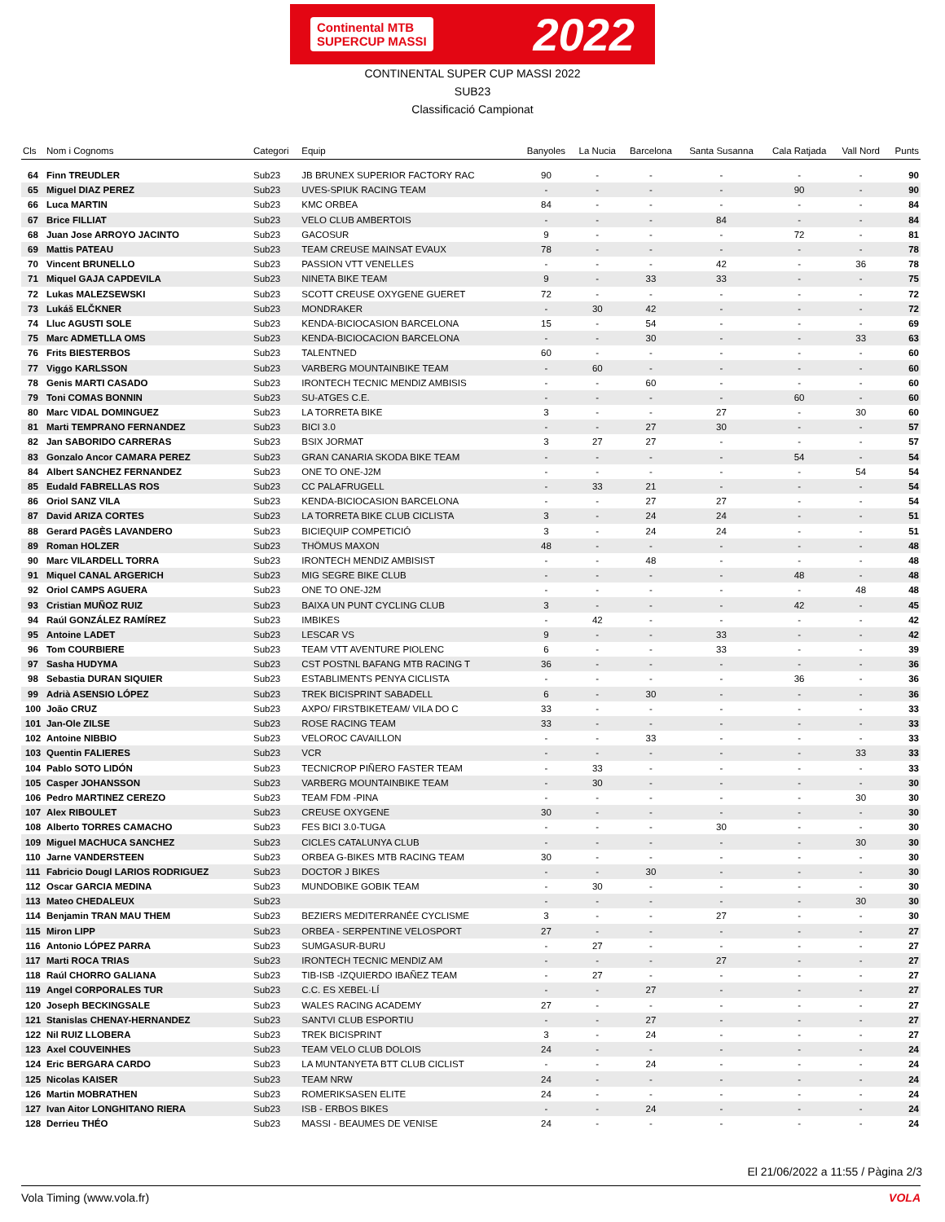Continental MTB
SUPERCUP MASSI 2022
CONTINENTAL SUPER CUP MASSI 2022
SUB23
Classificació Campionat
| Cls | Nom i Cognoms | Categori | Equip | Banyoles | La Nucia | Barcelona | Santa Susanna | Cala Ratjada | Vall Nord | Punts |
| --- | --- | --- | --- | --- | --- | --- | --- | --- | --- | --- |
| 64 | Finn TREUDLER | Sub23 | JB BRUNEX SUPERIOR FACTORY RAC | 90 | - | - | - | - | - | 90 |
| 65 | Miguel DIAZ PEREZ | Sub23 | UVES-SPIUK RACING TEAM | - | - | - | - | 90 | - | 90 |
| 66 | Luca MARTIN | Sub23 | KMC ORBEA | 84 | - | - | - | - | - | 84 |
| 67 | Brice FILLIAT | Sub23 | VELO CLUB AMBERTOIS | - | - | - | 84 | - | - | 84 |
| 68 | Juan Jose ARROYO JACINTO | Sub23 | GACOSUR | 9 | - | - | - | 72 | - | 81 |
| 69 | Mattis PATEAU | Sub23 | TEAM CREUSE MAINSAT EVAUX | 78 | - | - | - | - | - | 78 |
| 70 | Vincent BRUNELLO | Sub23 | PASSION VTT VENELLES | - | - | - | 42 | - | 36 | 78 |
| 71 | Miquel GAJA CAPDEVILA | Sub23 | NINETA BIKE TEAM | 9 | - | 33 | 33 | - | - | 75 |
| 72 | Lukas MALEZSEWSKI | Sub23 | SCOTT CREUSE OXYGENE GUERET | 72 | - | - | - | - | - | 72 |
| 73 | Lukáš ELČKNER | Sub23 | MONDRAKER | - | 30 | 42 | - | - | - | 72 |
| 74 | Lluc AGUSTI SOLE | Sub23 | KENDA-BICIOCASION BARCELONA | 15 | - | 54 | - | - | - | 69 |
| 75 | Marc ADMETLLA OMS | Sub23 | KENDA-BICIOCACION BARCELONA | - | - | 30 | - | - | 33 | 63 |
| 76 | Frits BIESTERBOS | Sub23 | TALENTNED | 60 | - | - | - | - | - | 60 |
| 77 | Viggo KARLSSON | Sub23 | VARBERG MOUNTAINBIKE TEAM | - | 60 | - | - | - | - | 60 |
| 78 | Genis MARTI CASADO | Sub23 | IRONTECH TECNIC MENDIZ AMBISIS | - | - | 60 | - | - | - | 60 |
| 79 | Toni COMAS BONNIN | Sub23 | SU-ATGES C.E. | - | - | - | - | 60 | - | 60 |
| 80 | Marc VIDAL DOMINGUEZ | Sub23 | LA TORRETA BIKE | 3 | - | - | 27 | - | 30 | 60 |
| 81 | Marti TEMPRANO FERNANDEZ | Sub23 | BICI 3.0 | - | - | 27 | 30 | - | - | 57 |
| 82 | Jan SABORIDO CARRERAS | Sub23 | BSIX JORMAT | 3 | 27 | 27 | - | - | - | 57 |
| 83 | Gonzalo Ancor CAMARA PEREZ | Sub23 | GRAN CANARIA SKODA BIKE TEAM | - | - | - | - | 54 | - | 54 |
| 84 | Albert SANCHEZ FERNANDEZ | Sub23 | ONE TO ONE-J2M | - | - | - | - | - | 54 | 54 |
| 85 | Eudald FABRELLAS ROS | Sub23 | CC PALAFRUGELL | - | 33 | 21 | - | - | - | 54 |
| 86 | Oriol SANZ VILA | Sub23 | KENDA-BICIOCASION BARCELONA | - | - | 27 | 27 | - | - | 54 |
| 87 | David ARIZA CORTES | Sub23 | LA TORRETA BIKE CLUB CICLISTA | 3 | - | 24 | 24 | - | - | 51 |
| 88 | Gerard PAGÈS LAVANDERO | Sub23 | BICIEQUIP COMPETICIÓ | 3 | - | 24 | 24 | - | - | 51 |
| 89 | Roman HOLZER | Sub23 | THÖMUS MAXON | 48 | - | - | - | - | - | 48 |
| 90 | Marc VILARDELL TORRA | Sub23 | IRONTECH MENDIZ AMBISIST | - | - | 48 | - | - | - | 48 |
| 91 | Miquel CANAL ARGERICH | Sub23 | MIG SEGRE BIKE CLUB | - | - | - | - | 48 | - | 48 |
| 92 | Oriol CAMPS AGUERA | Sub23 | ONE TO ONE-J2M | - | - | - | - | - | 48 | 48 |
| 93 | Cristian MUÑOZ RUIZ | Sub23 | BAIXA UN PUNT CYCLING CLUB | 3 | - | - | - | 42 | - | 45 |
| 94 | Raúl GONZÁLEZ RAMÍREZ | Sub23 | IMBIKES | - | 42 | - | - | - | - | 42 |
| 95 | Antoine LADET | Sub23 | LESCAR VS | 9 | - | - | 33 | - | - | 42 |
| 96 | Tom COURBIERE | Sub23 | TEAM VTT AVENTURE PIOLENC | 6 | - | - | 33 | - | - | 39 |
| 97 | Sasha HUDYMA | Sub23 | CST POSTNL BAFANG MTB RACING T | 36 | - | - | - | - | - | 36 |
| 98 | Sebastia DURAN SIQUIER | Sub23 | ESTABLIMENTS PENYA CICLISTA | - | - | - | - | 36 | - | 36 |
| 99 | Adrià ASENSIO LÓPEZ | Sub23 | TREK BICISPRINT SABADELL | 6 | - | 30 | - | - | - | 36 |
| 100 | João CRUZ | Sub23 | AXPO/ FIRSTBIKETEAM/ VILA DO C | 33 | - | - | - | - | - | 33 |
| 101 | Jan-Ole ZILSE | Sub23 | ROSE RACING TEAM | 33 | - | - | - | - | - | 33 |
| 102 | Antoine NIBBIO | Sub23 | VELOROC CAVAILLON | - | - | 33 | - | - | - | 33 |
| 103 | Quentin FALIERES | Sub23 | VCR | - | - | - | - | - | 33 | 33 |
| 104 | Pablo SOTO LIDÓN | Sub23 | TECNICROP PIÑERO FASTER TEAM | - | 33 | - | - | - | - | 33 |
| 105 | Casper JOHANSSON | Sub23 | VARBERG MOUNTAINBIKE TEAM | - | 30 | - | - | - | - | 30 |
| 106 | Pedro MARTINEZ CEREZO | Sub23 | TEAM FDM -PINA | - | - | - | - | - | 30 | 30 |
| 107 | Alex RIBOULET | Sub23 | CREUSE OXYGENE | 30 | - | - | - | - | - | 30 |
| 108 | Alberto TORRES CAMACHO | Sub23 | FES BICI 3.0-TUGA | - | - | - | 30 | - | - | 30 |
| 109 | Miguel MACHUCA SANCHEZ | Sub23 | CICLES CATALUNYA CLUB | - | - | - | - | - | 30 | 30 |
| 110 | Jarne VANDERSTEEN | Sub23 | ORBEA G-BIKES MTB RACING TEAM | 30 | - | - | - | - | - | 30 |
| 111 | Fabricio Dougl LARIOS RODRIGUEZ | Sub23 | DOCTOR J BIKES | - | - | 30 | - | - | - | 30 |
| 112 | Oscar GARCIA MEDINA | Sub23 | MUNDOBIKE GOBIK TEAM | - | 30 | - | - | - | - | 30 |
| 113 | Mateo CHEDALEUX | Sub23 | | - | - | - | - | - | 30 | 30 |
| 114 | Benjamin TRAN MAU THEM | Sub23 | BEZIERS MEDITERRANÉE CYCLISME | 3 | - | - | 27 | - | - | 30 |
| 115 | Miron LIPP | Sub23 | ORBEA - SERPENTINE VELOSPORT | 27 | - | - | - | - | - | 27 |
| 116 | Antonio LÓPEZ PARRA | Sub23 | SUMGASUR-BURU | - | 27 | - | - | - | - | 27 |
| 117 | Marti ROCA TRIAS | Sub23 | IRONTECH TECNIC MENDIZ AM | - | - | - | 27 | - | - | 27 |
| 118 | Raúl CHORRO GALIANA | Sub23 | TIB-ISB -IZQUIERDO IBAÑEZ TEAM | - | 27 | - | - | - | - | 27 |
| 119 | Angel CORPORALES TUR | Sub23 | C.C. ES XEBEL·LÍ | - | - | 27 | - | - | - | 27 |
| 120 | Joseph BECKINGSALE | Sub23 | WALES RACING ACADEMY | 27 | - | - | - | - | - | 27 |
| 121 | Stanislas CHENAY-HERNANDEZ | Sub23 | SANTVI CLUB ESPORTIU | - | - | 27 | - | - | - | 27 |
| 122 | Nil RUIZ LLOBERA | Sub23 | TREK BICISPRINT | 3 | - | 24 | - | - | - | 27 |
| 123 | Axel COUVEINHES | Sub23 | TEAM VELO CLUB DOLOIS | 24 | - | - | - | - | - | 24 |
| 124 | Eric BERGARA CARDO | Sub23 | LA MUNTANYETA BTT CLUB CICLIST | - | - | 24 | - | - | - | 24 |
| 125 | Nicolas KAISER | Sub23 | TEAM NRW | 24 | - | - | - | - | - | 24 |
| 126 | Martin MOBRATHEN | Sub23 | ROMERIKSASEN ELITE | 24 | - | - | - | - | - | 24 |
| 127 | Ivan Aitor LONGHITANO RIERA | Sub23 | ISB - ERBOS BIKES | - | - | 24 | - | - | - | 24 |
| 128 | Derrieu THÉO | Sub23 | MASSI - BEAUMES DE VENISE | 24 | - | - | - | - | - | 24 |
El 21/06/2022 a 11:55 / Pàgina 2/3
Vola Timing (www.vola.fr) VOLA